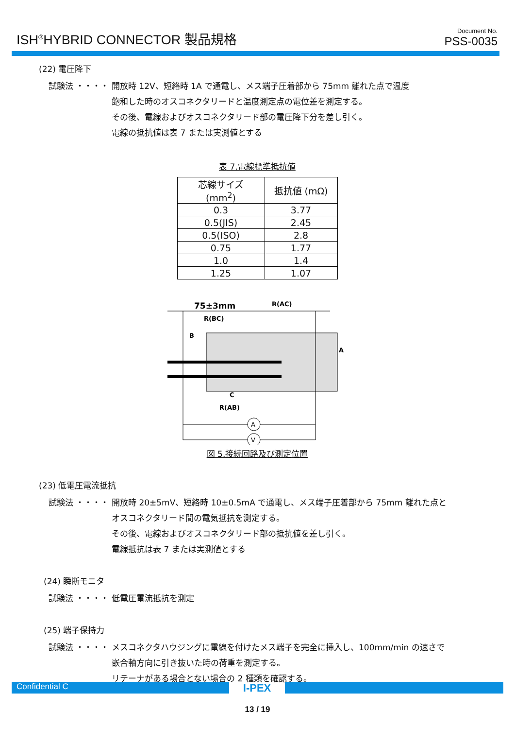ISH<sup>®</sup>HYBRID CONNECTOR 製品規格
Document No.
PSS-0035
(22) 電圧降下
試験法 ・・・・ 開放時 12V、短絡時 1A で通電し、メス端子圧着部から 75mm 離れた点で温度
飽和した時のオスコネクタリードと温度測定点の電位差を測定する。
その後、電線およびオスコネクタリード部の電圧降下分を差し引く。
電線の抵抗値は表 7 または実測値とする
表 7.電線標準抵抗値
| 芯線サイズ (mm<sup>2</sup>) | 抵抗値 (mΩ) |
| --- | --- |
| 0.3 | 3.77 |
| 0.5(JIS) | 2.45 |
| 0.5(ISO) | 2.8 |
| 0.75 | 1.77 |
| 1.0 | 1.4 |
| 1.25 | 1.07 |
75±3mm
R(AC)
R(BC)
B
A
C
R(AB)
A
V
図 5.接続回路及び測定位置
(23) 低電圧電流抵抗
試験法 ・・・・ 開放時 20±5mV、短絡時 10±0.5mA で通電し、メス端子圧着部から 75mm 離れた点と
オスコネクタリード間の電気抵抗を測定する。
その後、電線およびオスコネクタリード部の抵抗値を差し引く。
電線抵抗は表 7 または実測値とする
(24) 瞬断モニタ
試験法 ・・・・ 低電圧電流抵抗を測定
(25) 端子保持力
試験法 ・・・・ メスコネクタハウジングに電線を付けたメス端子を完全に挿入し、100mm/min の速さで
嵌合軸方向に引き抜いた時の荷重を測定する。
リテーナがある場合とない場合の 2 種類を確認する。
Confidential C
I-PEX
13 / 19